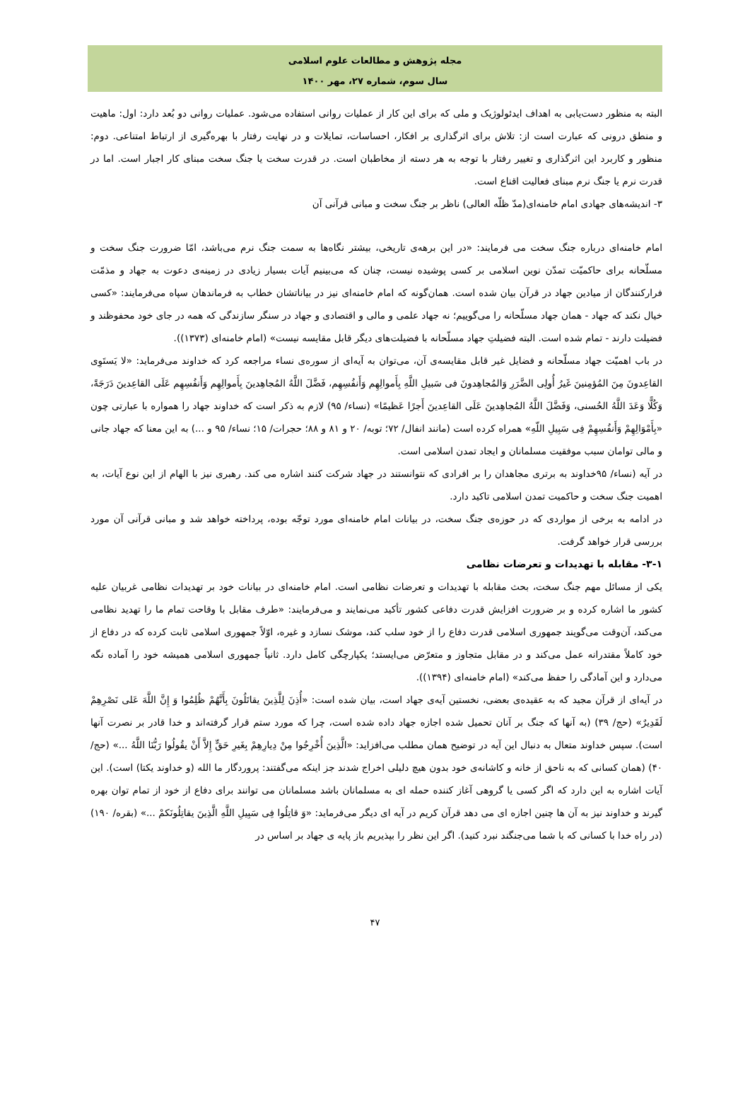مجله پژوهش و مطالعات علوم اسلامی
سال سوم، شماره ۲۷، مهر ۱۴۰۰
البته به منظور دست‌یابی به اهداف ایدئولوژیک و ملی که برای این کار از عملیات روانی استفاده می‌شود. عملیات روانی دو بُعد دارد: اول: ماهیت و منطق درونی که عبارت است از: تلاش برای اثرگذاری بر افکار، احساسات، تمایلات و در نهایت رفتار با بهره‌گیری از ارتباط امتناعی. دوم: منظور و کاربرد این اثرگذاری و تغییر رفتار با توجه به هر دسته از مخاطبان است. در قدرت سخت یا جنگ سخت مبنای کار اجبار است. اما در قدرت نرم یا جنگ نرم مبنای فعالیت اقناع است.
۳- اندیشه‌های جهادی امام خامنه‌ای(مدّ ظلّه العالی) ناظر بر جنگ سخت و مبانی قرآنی آن
امام خامنه‌ای درباره جنگ سخت می فرمایند: «در این برهه‌ی تاریخی، بیشتر نگاه‌ها به سمت جنگ نرم می‌باشد، امّا ضرورت جنگ سخت و مسلّحانه برای حاکمیّت تمدّن نوین اسلامی بر کسی پوشیده نیست، چنان که می‌بینیم آیات بسیار زیادی در زمینه‌ی دعوت به جهاد و مذمّت فرارکنندگان از میادین جهاد در قرآن بیان شده است. همان‌گونه که امام خامنه‌ای نیز در بیاناتشان خطاب به فرماندهان سپاه می‌فرمایند: «کسی خیال نکند که جهاد - همان جهاد مسلّحانه را می‌گوییم؛ نه جهاد علمی و مالی و اقتصادی و جهاد در سنگر سازندگی که همه در جای خود محفوظند و فضیلت دارند - تمام شده است. البته فضیلتِ جهاد مسلّحانه با فضیلت‌های دیگر قابل مقایسه نیست» (امام خامنه‌ای (۱۳۷۳)).
در باب اهمیّت جهاد مسلّحانه و فضایل غیر قابل مقایسه‌ی آن، می‌توان به آیه‌ای از سوره‌ی نساء مراجعه کرد که خداوند می‌فرماید: «لا یَستَوِی القاعِدونَ مِنَ المُؤمِنینَ غَیرُ أُولِی الضَّرَرِ وَالمُجاهِدونَ فی سَبیلِ اللَّهِ بِأَموالِهِم وَأَنفُسِهِم، فَضَّلَ اللَّهُ المُجاهِدینَ بِأَموالِهِم وَأَنفُسِهِم عَلَی القاعِدینَ دَرَجَةً، وَکُلًّا وَعَدَ اللَّهُ الحُسنی، وَفَضَّلَ اللَّهُ المُجاهِدینَ عَلَی القاعِدینَ أَجرًا عَظیمًا» (نساء/ ۹۵) لازم به ذکر است که خداوند جهاد را همواره با عبارتی چون «بِأَمْوَالِهِمْ وَأَنفُسِهِمْ فِی سَبِیلِ اللّهِ» همراه کرده است (مانند انفال/ ۷۲؛ توبه/ ۲۰ و ۸۱ و ۸۸؛ حجرات/ ۱۵؛ نساء/ ۹۵ و ...) به این معنا که جهاد جانی و مالی توامان سبب موفقیت مسلمانان و ایجاد تمدن اسلامی است.
در آیه (نساء/ ۹۵خداوند به برتری مجاهدان را بر افرادی که نتوانستند در جهاد شرکت کنند اشاره می کند. رهبری نیز با الهام از این نوع آیات، به اهمیت جنگ سخت و حاکمیت تمدن اسلامی تاکید دارد.
در ادامه به برخی از مواردی که در حوزه‌ی جنگ سخت، در بیانات امام خامنه‌ای مورد توجّه بوده، پرداخته خواهد شد و مبانی قرآنی آن مورد بررسی قرار خواهد گرفت.
۳-۱- مقابله با تهدیدات و تعرضات نظامی
یکی از مسائل مهم جنگ سخت، بحث مقابله با تهدیدات و تعرضات نظامی است. امام خامنه‌ای در بیانات خود بر تهدیدات نظامی غربیان علیه کشور ما اشاره کرده و بر ضرورت افزایش قدرت دفاعی کشور تأکید می‌نمایند و می‌فرمایند: «طرف مقابل با وقاحت تمام ما را تهدید نظامی می‌کند، آن‌وقت می‌گویند جمهوری اسلامی قدرت دفاع را از خود سلب کند، موشک نسازد و غیره، اوّلاً جمهوری اسلامی ثابت کرده که در دفاع از خود کاملاً مقتدرانه عمل می‌کند و در مقابل متجاوز و متعرّض می‌ایستد؛ یکپارچگی کامل دارد. ثانیاً جمهوری اسلامی همیشه خود را آماده نگه می‌دارد و این آمادگی را حفظ می‌کند» (امام خامنه‌ای (۱۳۹۴)).
در آیه‌ای از قرآن مجید که به عقیده‌ی بعضی، نخستین آیه‌ی جهاد است، بیان شده است: «أُذِنَ لِلَّذِینَ یقاتَلُونَ بِأَنَّهُمْ ظُلِمُوا وَ إِنَّ اللَّهَ عَلی نَصْرِهِمْ لَقَدِیرٌ» (حج/ ۳۹) (به آنها که جنگ بر آنان تحمیل شده اجازه جهاد داده شده است، چرا که مورد ستم قرار گرفته‌اند و خدا قادر بر نصرت آنها است). سپس خداوند متعال به دنبال این آیه در توضیح همان مطلب می‌افزاید: «الَّذِینَ أُخْرِجُوا مِنْ دِیارِهِمْ بِغَیرِ حَقٍّ إِلاَّ أَنْ یقُولُوا رَبُّنَا اللَّهُ ...» (حج/ ۴۰) (همان کسانی که به ناحق از خانه و کاشانه‌ی خود بدون هیچ دلیلی اخراج شدند جز اینکه می‌گفتند: پروردگار ما الله (و خداوند یکتا) است). این آیات اشاره به این دارد که اگر کسی یا گروهی آغاز کننده حمله ای به مسلمانان باشد مسلمانان می توانند برای دفاع از خود از تمام توان بهره گیرند و خداوند نیز به آن ها چنین اجازه ای می دهد قرآن کریم در آیه ای دیگر می‌فرماید: «وَ قاتِلُوا فِی سَبِیلِ اللَّهِ الَّذِینَ یقاتِلُونَکمْ ...» (بقره/ ۱۹۰) (در راه خدا با کسانی که با شما می‌جنگند نبرد کنید). اگر این نظر را بپذیریم باز پایه ی جهاد بر اساس در
۴۷